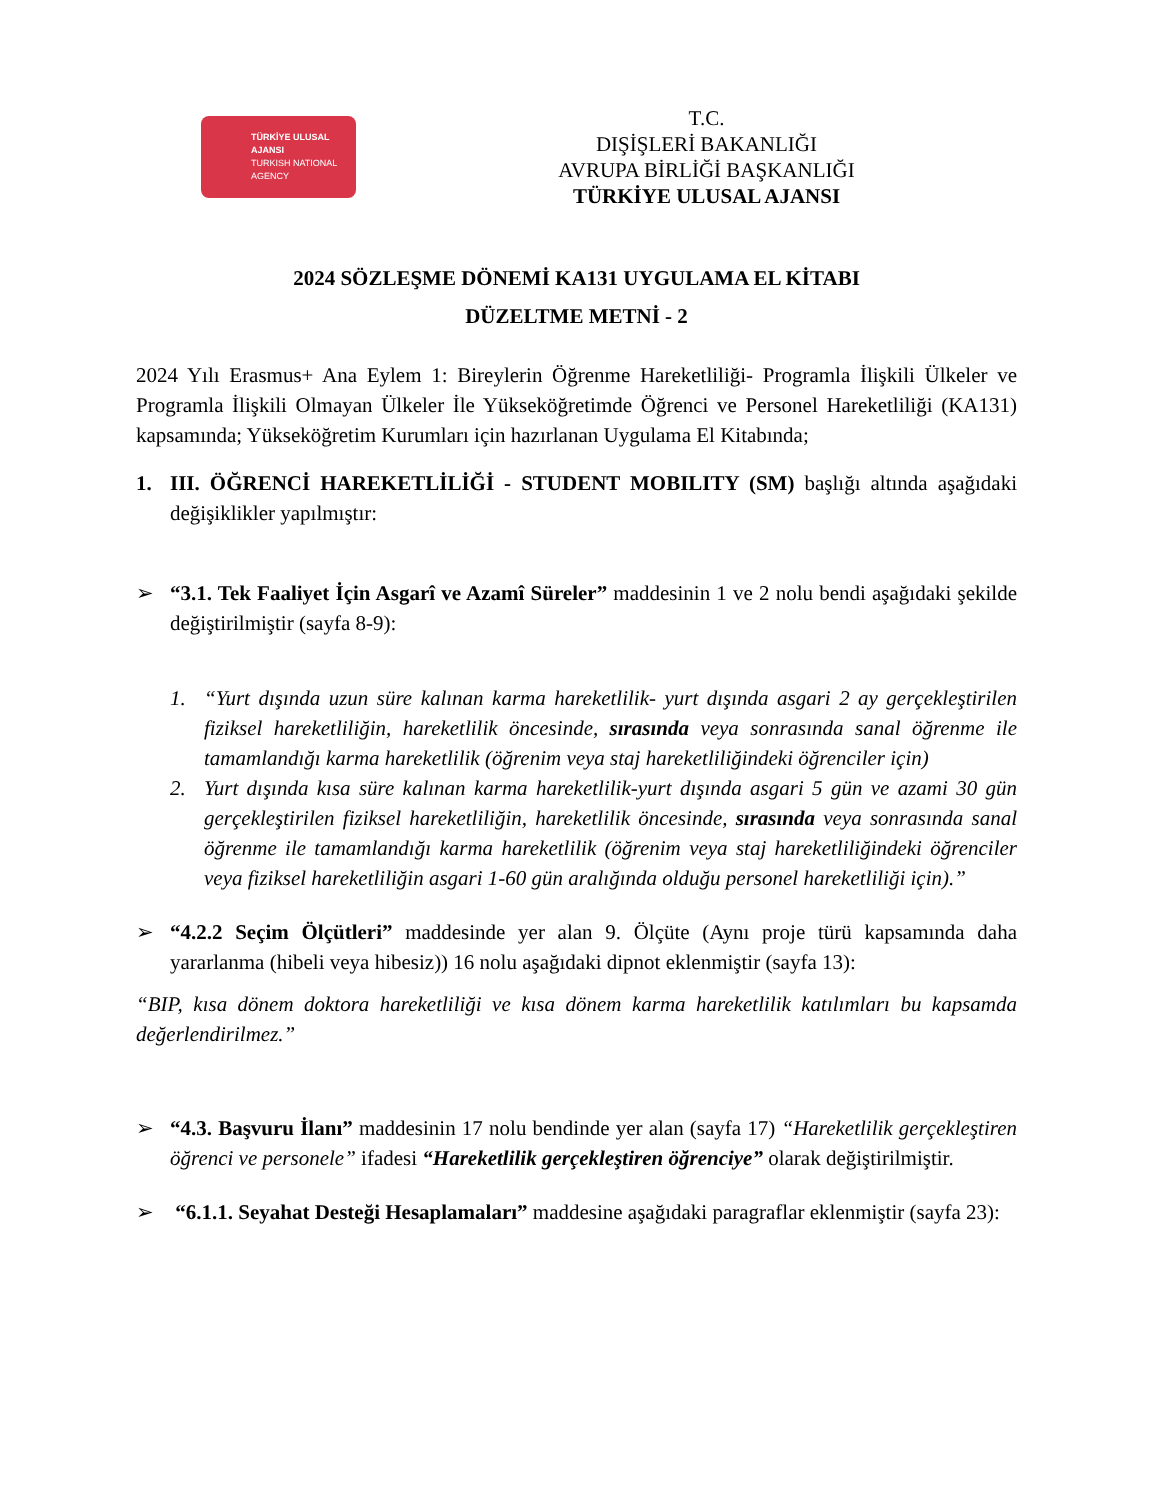TÜRKİYE ULUSAL AJANSI
TURKISH NATIONAL AGENCY
T.C.
DIŞİŞLERİ BAKANLIĞI
AVRUPA BİRLİĞİ BAŞKANLIĞI
TÜRKİYE ULUSAL AJANSI
2024 SÖZLEŞME DÖNEMİ KA131 UYGULAMA EL KİTABI
DÜZELTME METNİ - 2
2024 Yılı Erasmus+ Ana Eylem 1: Bireylerin Öğrenme Hareketliliği- Programla İlişkili Ülkeler ve Programla İlişkili Olmayan Ülkeler İle Yükseköğretimde Öğrenci ve Personel Hareketliliği (KA131) kapsamında; Yükseköğretim Kurumları için hazırlanan Uygulama El Kitabında;
1. III. ÖĞRENCİ HAREKETLİLİĞİ - STUDENT MOBILITY (SM) başlığı altında aşağıdaki değişiklikler yapılmıştır:
➢ “3.1. Tek Faaliyet İçin Asgarî ve Azamî Süreler” maddesinin 1 ve 2 nolu bendi aşağıdaki şekilde değiştirilmiştir (sayfa 8-9):
1. “Yurt dışında uzun süre kalınan karma hareketlilik- yurt dışında asgari 2 ay gerçekleştirilen fiziksel hareketliliğin, hareketlilik öncesinde, sırasında veya sonrasında sanal öğrenme ile tamamlandığı karma hareketlilik (öğrenim veya staj hareketliliğindeki öğrenciler için)
2. Yurt dışında kısa süre kalınan karma hareketlilik-yurt dışında asgari 5 gün ve azami 30 gün gerçekleştirilen fiziksel hareketliliğin, hareketlilik öncesinde, sırasında veya sonrasında sanal öğrenme ile tamamlandığı karma hareketlilik (öğrenim veya staj hareketliliğindeki öğrenciler veya fiziksel hareketliliğin asgari 1-60 gün aralığında olduğu personel hareketliliği için).”
➢ “4.2.2 Seçim Ölçütleri” maddesinde yer alan 9. Ölçüte (Aynı proje türü kapsamında daha yararlanma (hibeli veya hibesiz)) 16 nolu aşağıdaki dipnot eklenmiştir (sayfa 13):
“BIP, kısa dönem doktora hareketliliği ve kısa dönem karma hareketlilik katılımları bu kapsamda değerlendirilmez.”
➢ “4.3. Başvuru İlanı” maddesinin 17 nolu bendinde yer alan (sayfa 17) “Hareketlilik gerçekleştiren öğrenci ve personele” ifadesi “Hareketlilik gerçekleştiren öğrenciye” olarak değiştirilmiştir.
➢ “6.1.1. Seyahat Desteği Hesaplamaları” maddesine aşağıdaki paragraflar eklenmiştir (sayfa 23):